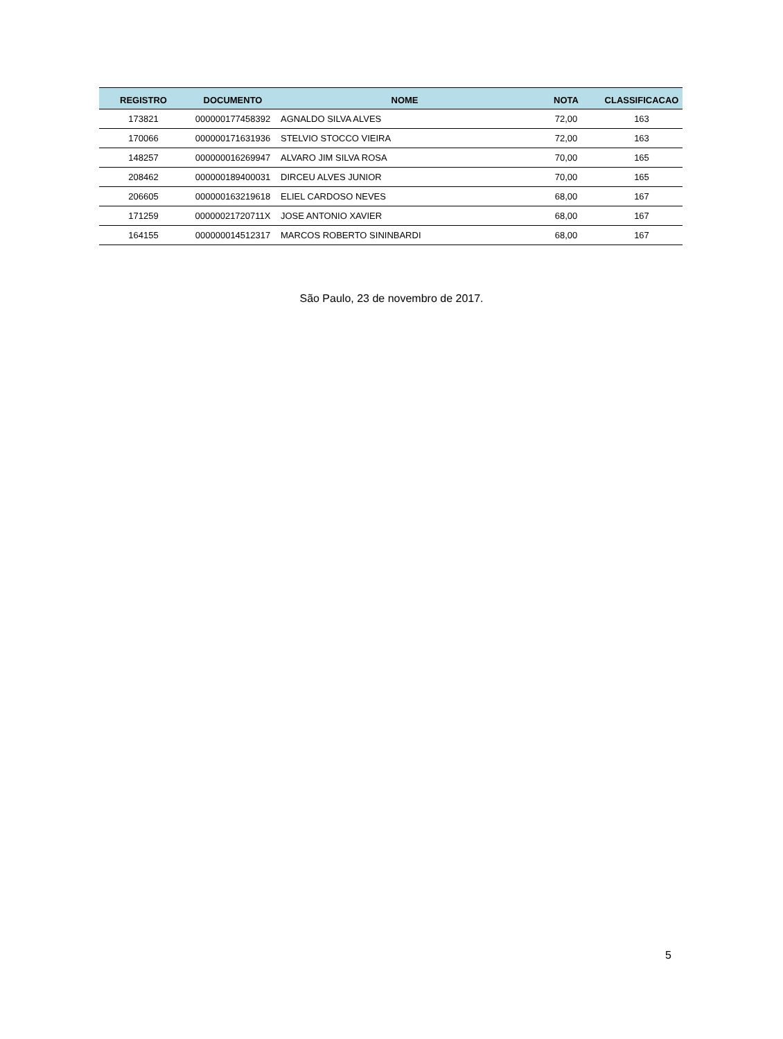| REGISTRO | DOCUMENTO | NOME | NOTA | CLASSIFICACAO |
| --- | --- | --- | --- | --- |
| 173821 | 000000177458392 | AGNALDO SILVA ALVES | 72,00 | 163 |
| 170066 | 000000171631936 | STELVIO STOCCO VIEIRA | 72,00 | 163 |
| 148257 | 000000016269947 | ALVARO JIM SILVA ROSA | 70,00 | 165 |
| 208462 | 000000189400031 | DIRCEU ALVES JUNIOR | 70,00 | 165 |
| 206605 | 000000163219618 | ELIEL CARDOSO NEVES | 68,00 | 167 |
| 171259 | 00000021720711X | JOSE ANTONIO XAVIER | 68,00 | 167 |
| 164155 | 000000014512317 | MARCOS ROBERTO SININBARDI | 68,00 | 167 |
São Paulo, 23 de novembro de 2017.
5